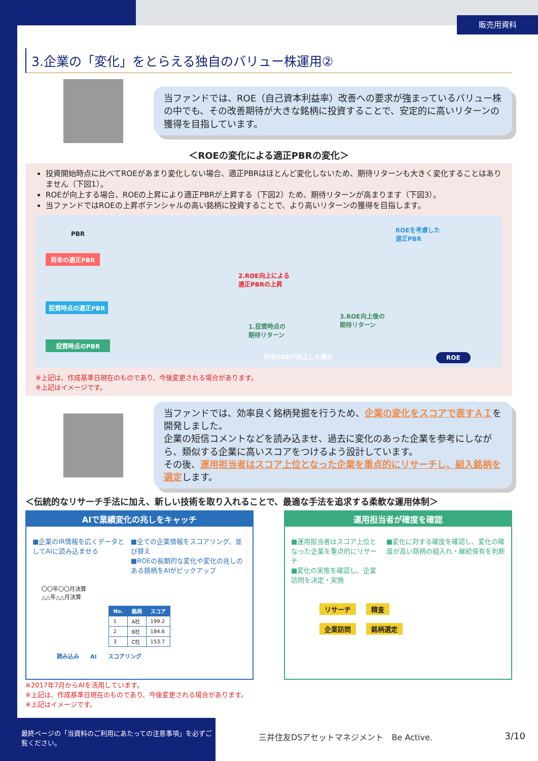販売用資料
3.企業の「変化」をとらえる独自のバリュー株運用②
当ファンドでは、ROE（自己資本利益率）改善への要求が強まっているバリュー株の中でも、その改善期待が大きな銘柄に投資することで、安定的に高いリターンの獲得を目指しています。
＜ROEの変化による適正PBRの変化＞
投資開始時点に比べてROEがあまり変化しない場合、適正PBRはほとんど変化しないため、期待リターンも大きく変化することはありません（下図1）。
ROEが向上する場合、ROEの上昇により適正PBRが上昇する（下図2）ため、期待リターンが高まります（下図3）。
当ファンドではROEの上昇ポテンシャルの高い銘柄に投資することで、より高いリターンの獲得を目指します。
PBR
将来の適正PBR
ROEを考慮した
適正PBR
2.ROE向上による
適正PBRの上昇
投資時点の適正PBR
3.ROE向上後の
期待リターン 1.投資時点の
期待リターン
投資時点のPBR
将来ROEが向上した場合 ROE
※上記は、作成基準日現在のものであり、今後変更される場合があります。
※上記はイメージです。
当ファンドでは、効率良く銘柄発掘を行うため、企業の変化をスコアで表すＡＩを開発しました。
企業の短信コメントなどを読み込ませ、過去に変化のあった企業を参考にしながら、類似する企業に高いスコアをつけるよう設計しています。
その後、運用担当者はスコア上位となった企業を重点的にリサーチし、組入銘柄を選定します。
＜伝統的なリサーチ手法に加え、新しい技術を取り入れることで、最適な手法を追求する柔軟な運用体制＞
AIで業績変化の兆しをキャッチ
■企業のIR情報を広くデータとしてAIに読み込ませる
■全ての企業情報をスコアリング、並び替え
■ROEの長期的な変化や変化の兆しのある銘柄をAIがピックアップ
〇〇年〇〇月決算
△△年△△月決算
| No. | 銘柄 | スコア |
| --- | --- | --- |
| 1 | A社 | 199.2 |
| 2 | B社 | 184.6 |
| 3 | C社 | 153.7 |
読み込み　　AI　　スコアリング
運用担当者が確度を確認
■運用担当者はスコア上位となった企業を重点的にリサーチ
■変化の実態を確認し、企業訪問を決定・実施
■変化に対する確度を確認し、変化の確度が高い銘柄の組入れ・継続保有を判断
リサーチ 精査
企業訪問 銘柄選定
※2017年7月からAIを活用しています。
※上記は、作成基準日現在のものであり、今後変更される場合があります。
※上記はイメージです。
最終ページの「当資料のご利用にあたっての注意事項」を必ずご覧ください。
三井住友DSアセットマネジメント　Be Active.
3/10